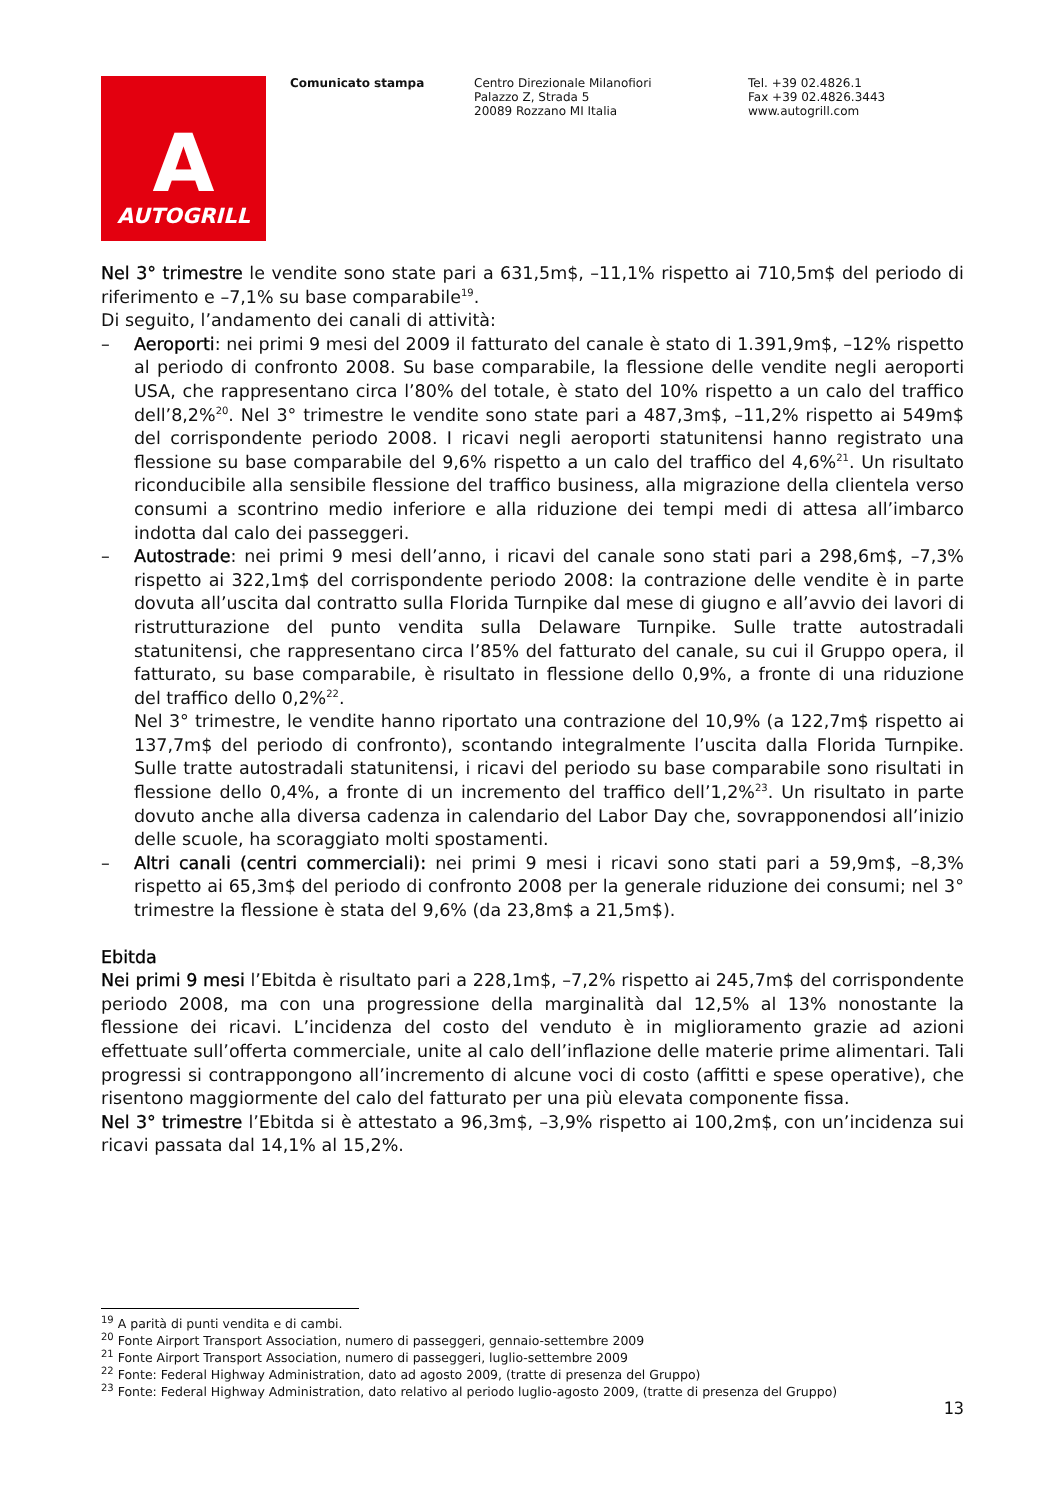A
AUTOGRILL
Comunicato stampa Centro Direzionale Milanofiori
Palazzo Z, Strada 5
20089 Rozzano MI Italia
Tel. +39 02.4826.1
Fax +39 02.4826.3443
www.autogrill.com
Nel 3° trimestre le vendite sono state pari a 631,5m$, –11,1% rispetto ai 710,5m$ del periodo di riferimento e –7,1% su base comparabile<sup>19</sup>.
Di seguito, l’andamento dei canali di attività:
– Aeroporti: nei primi 9 mesi del 2009 il fatturato del canale è stato di 1.391,9m$, –12% rispetto al periodo di confronto 2008. Su base comparabile, la flessione delle vendite negli aeroporti USA, che rappresentano circa l’80% del totale, è stato del 10% rispetto a un calo del traffico dell’8,2%<sup>20</sup>. Nel 3° trimestre le vendite sono state pari a 487,3m$, –11,2% rispetto ai 549m$ del corrispondente periodo 2008. I ricavi negli aeroporti statunitensi hanno registrato una flessione su base comparabile del 9,6% rispetto a un calo del traffico del 4,6%<sup>21</sup>. Un risultato riconducibile alla sensibile flessione del traffico business, alla migrazione della clientela verso consumi a scontrino medio inferiore e alla riduzione dei tempi medi di attesa all’imbarco indotta dal calo dei passeggeri.
– Autostrade: nei primi 9 mesi dell’anno, i ricavi del canale sono stati pari a 298,6m$, –7,3% rispetto ai 322,1m$ del corrispondente periodo 2008: la contrazione delle vendite è in parte dovuta all’uscita dal contratto sulla Florida Turnpike dal mese di giugno e all’avvio dei lavori di ristrutturazione del punto vendita sulla Delaware Turnpike. Sulle tratte autostradali statunitensi, che rappresentano circa l’85% del fatturato del canale, su cui il Gruppo opera, il fatturato, su base comparabile, è risultato in flessione dello 0,9%, a fronte di una riduzione del traffico dello 0,2%<sup>22</sup>.
Nel 3° trimestre, le vendite hanno riportato una contrazione del 10,9% (a 122,7m$ rispetto ai 137,7m$ del periodo di confronto), scontando integralmente l’uscita dalla Florida Turnpike. Sulle tratte autostradali statunitensi, i ricavi del periodo su base comparabile sono risultati in flessione dello 0,4%, a fronte di un incremento del traffico dell’1,2%<sup>23</sup>. Un risultato in parte dovuto anche alla diversa cadenza in calendario del Labor Day che, sovrapponendosi all’inizio delle scuole, ha scoraggiato molti spostamenti.
– Altri canali (centri commerciali): nei primi 9 mesi i ricavi sono stati pari a 59,9m$, –8,3% rispetto ai 65,3m$ del periodo di confronto 2008 per la generale riduzione dei consumi; nel 3° trimestre la flessione è stata del 9,6% (da 23,8m$ a 21,5m$).
Ebitda
Nei primi 9 mesi l’Ebitda è risultato pari a 228,1m$, –7,2% rispetto ai 245,7m$ del corrispondente periodo 2008, ma con una progressione della marginalità dal 12,5% al 13% nonostante la flessione dei ricavi. L’incidenza del costo del venduto è in miglioramento grazie ad azioni effettuate sull’offerta commerciale, unite al calo dell’inflazione delle materie prime alimentari. Tali progressi si contrappongono all’incremento di alcune voci di costo (affitti e spese operative), che risentono maggiormente del calo del fatturato per una più elevata componente fissa.
Nel 3° trimestre l’Ebitda si è attestato a 96,3m$, –3,9% rispetto ai 100,2m$, con un’incidenza sui ricavi passata dal 14,1% al 15,2%.
<sup>19</sup> A parità di punti vendita e di cambi.
<sup>20</sup> Fonte Airport Transport Association, numero di passeggeri, gennaio-settembre 2009
<sup>21</sup> Fonte Airport Transport Association, numero di passeggeri, luglio-settembre 2009
<sup>22</sup> Fonte: Federal Highway Administration, dato ad agosto 2009, (tratte di presenza del Gruppo)
<sup>23</sup> Fonte: Federal Highway Administration, dato relativo al periodo luglio-agosto 2009, (tratte di presenza del Gruppo)
13